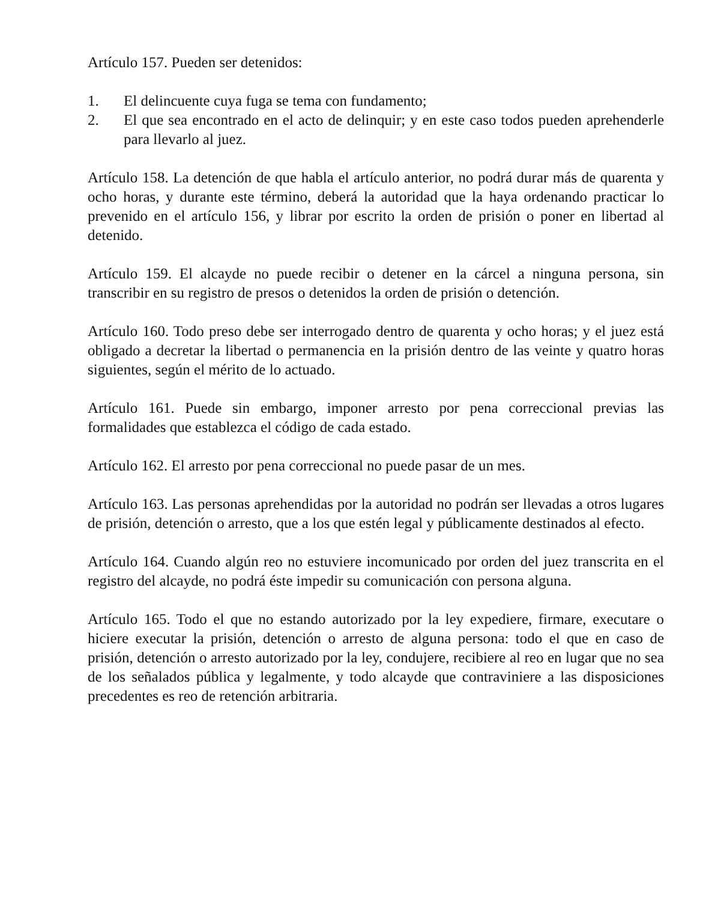Artículo 157. Pueden ser detenidos:
1. El delincuente cuya fuga se tema con fundamento;
2. El que sea encontrado en el acto de delinquir; y en este caso todos pueden aprehenderle para llevarlo al juez.
Artículo 158. La detención de que habla el artículo anterior, no podrá durar más de quarenta y ocho horas, y durante este término, deberá la autoridad que la haya ordenando practicar lo prevenido en el artículo 156, y librar por escrito la orden de prisión o poner en libertad al detenido.
Artículo 159. El alcayde no puede recibir o detener en la cárcel a ninguna persona, sin transcribir en su registro de presos o detenidos la orden de prisión o detención.
Artículo 160. Todo preso debe ser interrogado dentro de quarenta y ocho horas; y el juez está obligado a decretar la libertad o permanencia en la prisión dentro de las veinte y quatro horas siguientes, según el mérito de lo actuado.
Artículo 161. Puede sin embargo, imponer arresto por pena correccional previas las formalidades que establezca el código de cada estado.
Artículo 162. El arresto por pena correccional no puede pasar de un mes.
Artículo 163. Las personas aprehendidas por la autoridad no podrán ser llevadas a otros lugares de prisión, detención o arresto, que a los que estén legal y públicamente destinados al efecto.
Artículo 164. Cuando algún reo no estuviere incomunicado por orden del juez transcrita en el registro del alcayde, no podrá éste impedir su comunicación con persona alguna.
Artículo 165. Todo el que no estando autorizado por la ley expediere, firmare, executare o hiciere executar la prisión, detención o arresto de alguna persona: todo el que en caso de prisión, detención o arresto autorizado por la ley, condujere, recibiere al reo en lugar que no sea de los señalados pública y legalmente, y todo alcayde que contraviniere a las disposiciones precedentes es reo de retención arbitraria.